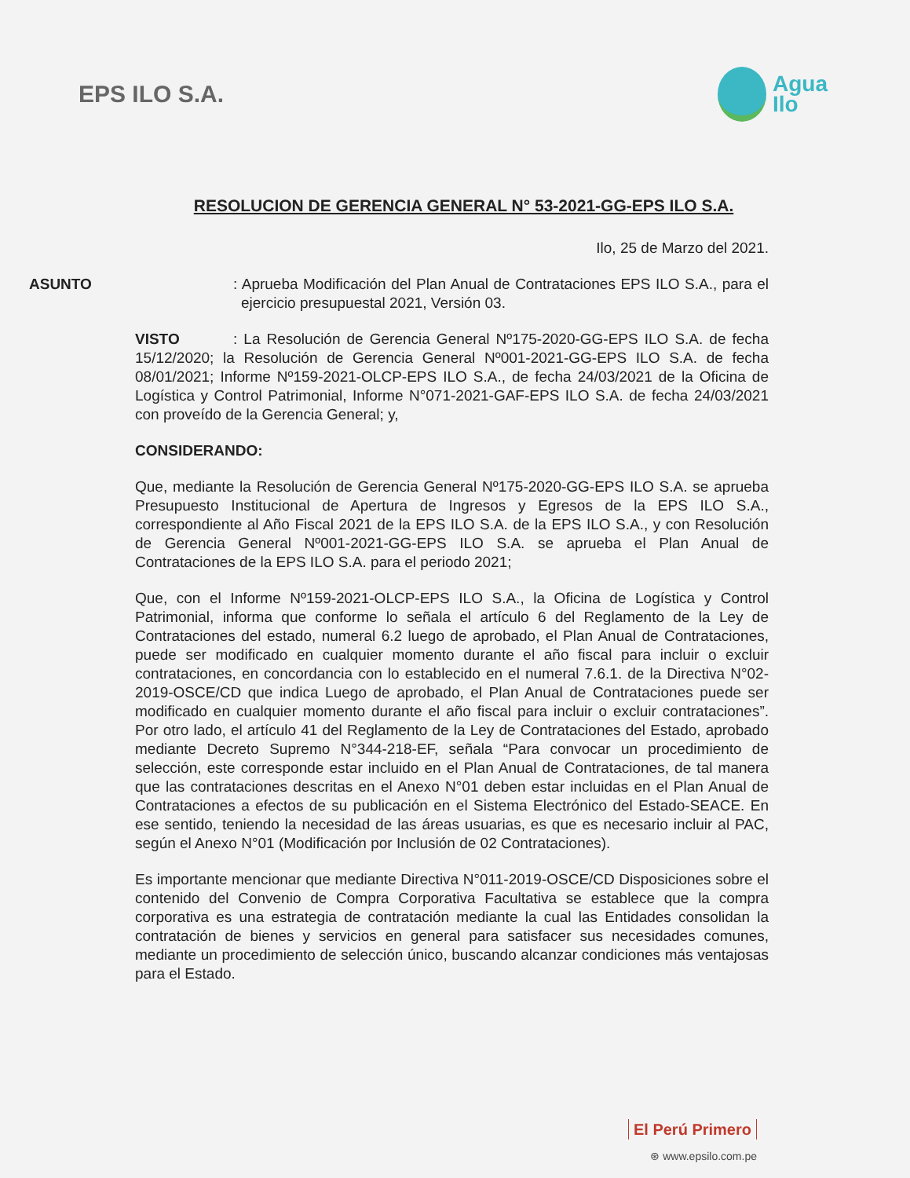EPS ILO S.A.
Agua
Ilo
RESOLUCION DE GERENCIA GENERAL N° 53-2021-GG-EPS ILO S.A.
Ilo, 25 de Marzo del 2021.
ASUNTO: Aprueba Modificación del Plan Anual de Contrataciones EPS ILO S.A., para el ejercicio presupuestal 2021, Versión 03.
VISTO: La Resolución de Gerencia General Nº175-2020-GG-EPS ILO S.A. de fecha 15/12/2020; la Resolución de Gerencia General Nº001-2021-GG-EPS ILO S.A. de fecha 08/01/2021; Informe Nº159-2021-OLCP-EPS ILO S.A., de fecha 24/03/2021 de la Oficina de Logística y Control Patrimonial, Informe N°071-2021-GAF-EPS ILO S.A. de fecha 24/03/2021 con proveído de la Gerencia General; y,
CONSIDERANDO:
Que, mediante la Resolución de Gerencia General Nº175-2020-GG-EPS ILO S.A. se aprueba Presupuesto Institucional de Apertura de Ingresos y Egresos de la EPS ILO S.A., correspondiente al Año Fiscal 2021 de la EPS ILO S.A. de la EPS ILO S.A., y con Resolución de Gerencia General Nº001-2021-GG-EPS ILO S.A. se aprueba el Plan Anual de Contrataciones de la EPS ILO S.A. para el periodo 2021;
Que, con el Informe Nº159-2021-OLCP-EPS ILO S.A., la Oficina de Logística y Control Patrimonial, informa que conforme lo señala el artículo 6 del Reglamento de la Ley de Contrataciones del estado, numeral 6.2 luego de aprobado, el Plan Anual de Contrataciones, puede ser modificado en cualquier momento durante el año fiscal para incluir o excluir contrataciones, en concordancia con lo establecido en el numeral 7.6.1. de la Directiva N°02-2019-OSCE/CD que indica Luego de aprobado, el Plan Anual de Contrataciones puede ser modificado en cualquier momento durante el año fiscal para incluir o excluir contrataciones”. Por otro lado, el artículo 41 del Reglamento de la Ley de Contrataciones del Estado, aprobado mediante Decreto Supremo N°344-218-EF, señala “Para convocar un procedimiento de selección, este corresponde estar incluido en el Plan Anual de Contrataciones, de tal manera que las contrataciones descritas en el Anexo N°01 deben estar incluidas en el Plan Anual de Contrataciones a efectos de su publicación en el Sistema Electrónico del Estado-SEACE. En ese sentido, teniendo la necesidad de las áreas usuarias, es que es necesario incluir al PAC, según el Anexo N°01 (Modificación por Inclusión de 02 Contrataciones).
Es importante mencionar que mediante Directiva N°011-2019-OSCE/CD Disposiciones sobre el contenido del Convenio de Compra Corporativa Facultativa se establece que la compra corporativa es una estrategia de contratación mediante la cual las Entidades consolidan la contratación de bienes y servicios en general para satisfacer sus necesidades comunes, mediante un procedimiento de selección único, buscando alcanzar condiciones más ventajosas para el Estado.
El Perú Primero
⊛ www.epsilo.com.pe